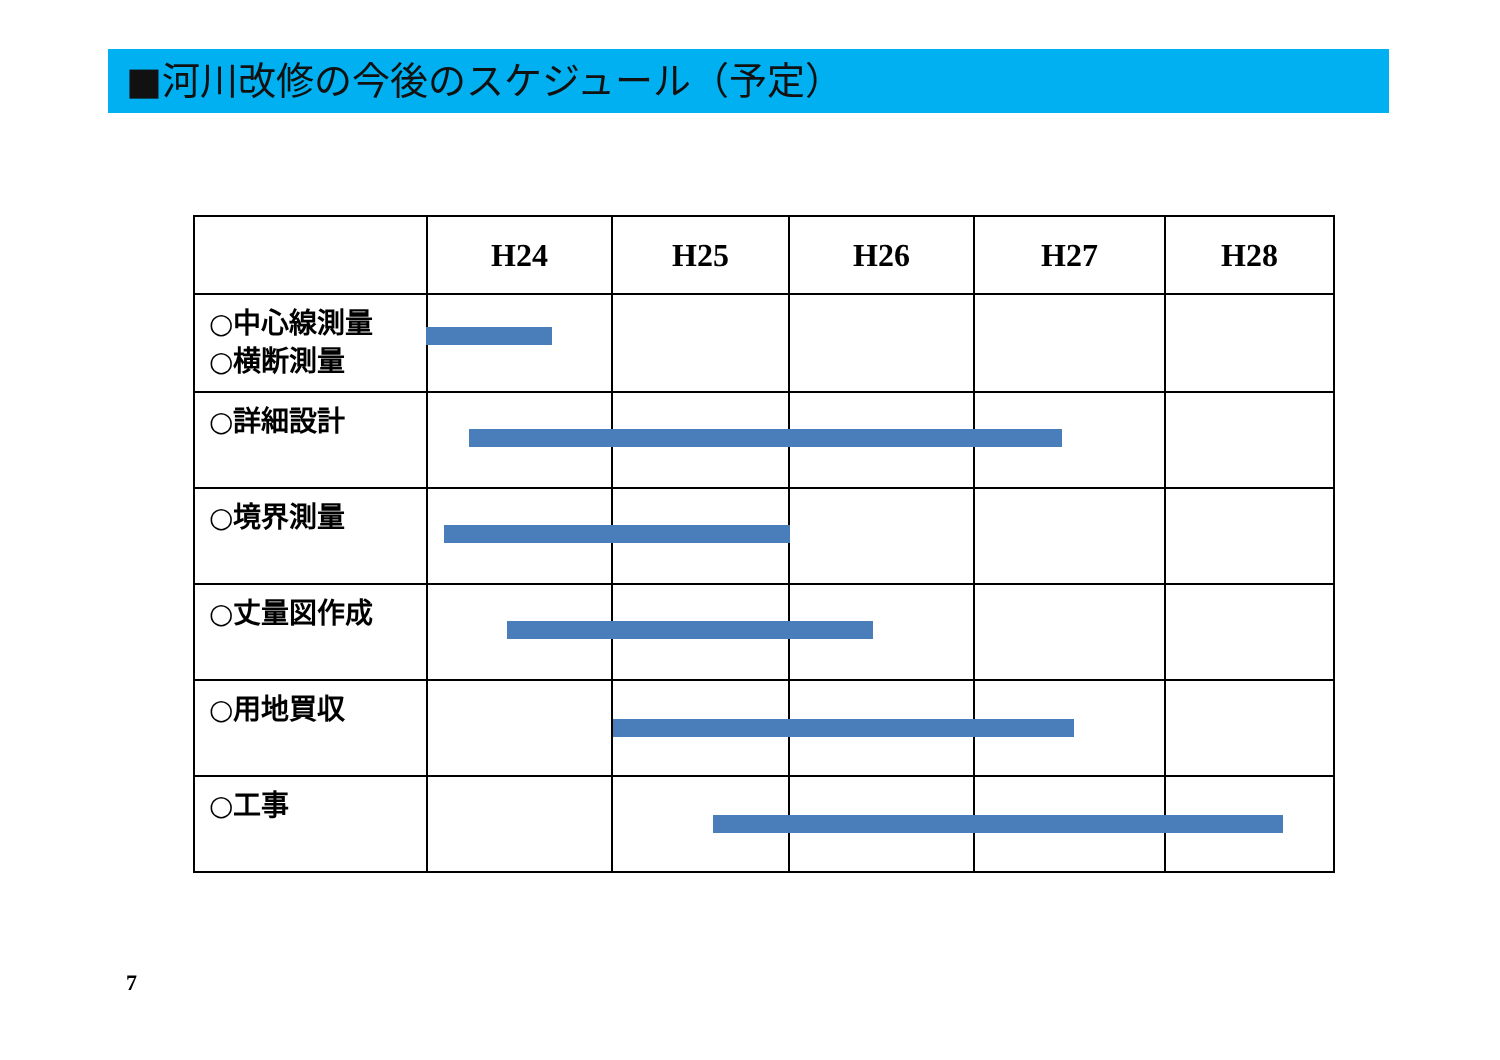■河川改修の今後のスケジュール（予定）
| | H24 | H25 | H26 | H27 | H28 |
| --- | --- | --- | --- | --- | --- |
| ○中心線測量 ○横断測量 | | | | | |
| ○詳細設計 | | | | | |
| ○境界測量 | | | | | |
| ○丈量図作成 | | | | | |
| ○用地買収 | | | | | |
| ○工事 | | | | | |
7